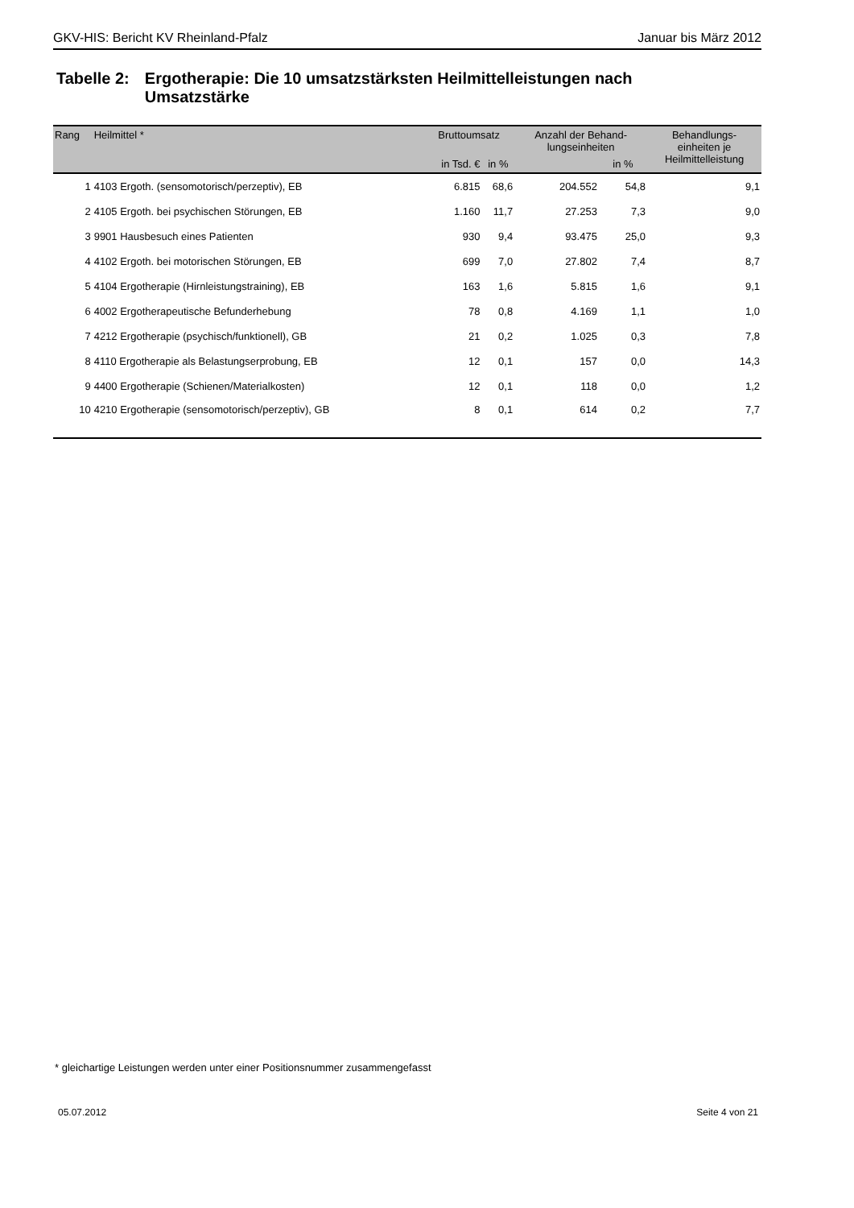GKV-HIS: Bericht KV Rheinland-Pfalz Januar bis März 2012
Tabelle 2:
Ergotherapie: Die 10 umsatzstärksten Heilmittelleistungen nach Umsatzstärke
| Rang | Heilmittel * | Bruttoumsatz | | Anzahl der Behand- lungseinheiten | | Behandlungs- einheiten je Heilmittelleistung |
| --- | --- | --- | --- | --- | --- | --- |
| | | in Tsd. € | in % | | in % | |
| 1 | 4103 Ergoth. (sensomotorisch/perzeptiv), EB | 6.815 | 68,6 | 204.552 | 54,8 | 9,1 |
| 2 | 4105 Ergoth. bei psychischen Störungen, EB | 1.160 | 11,7 | 27.253 | 7,3 | 9,0 |
| 3 | 9901 Hausbesuch eines Patienten | 930 | 9,4 | 93.475 | 25,0 | 9,3 |
| 4 | 4102 Ergoth. bei motorischen Störungen, EB | 699 | 7,0 | 27.802 | 7,4 | 8,7 |
| 5 | 4104 Ergotherapie (Hirnleistungstraining), EB | 163 | 1,6 | 5.815 | 1,6 | 9,1 |
| 6 | 4002 Ergotherapeutische Befunderhebung | 78 | 0,8 | 4.169 | 1,1 | 1,0 |
| 7 | 4212 Ergotherapie (psychisch/funktionell), GB | 21 | 0,2 | 1.025 | 0,3 | 7,8 |
| 8 | 4110 Ergotherapie als Belastungserprobung, EB | 12 | 0,1 | 157 | 0,0 | 14,3 |
| 9 | 4400 Ergotherapie (Schienen/Materialkosten) | 12 | 0,1 | 118 | 0,0 | 1,2 |
| 10 | 4210 Ergotherapie (sensomotorisch/perzeptiv), GB | 8 | 0,1 | 614 | 0,2 | 7,7 |
* gleichartige Leistungen werden unter einer Positionsnummer zusammengefasst
05.07.2012 Seite 4 von 21